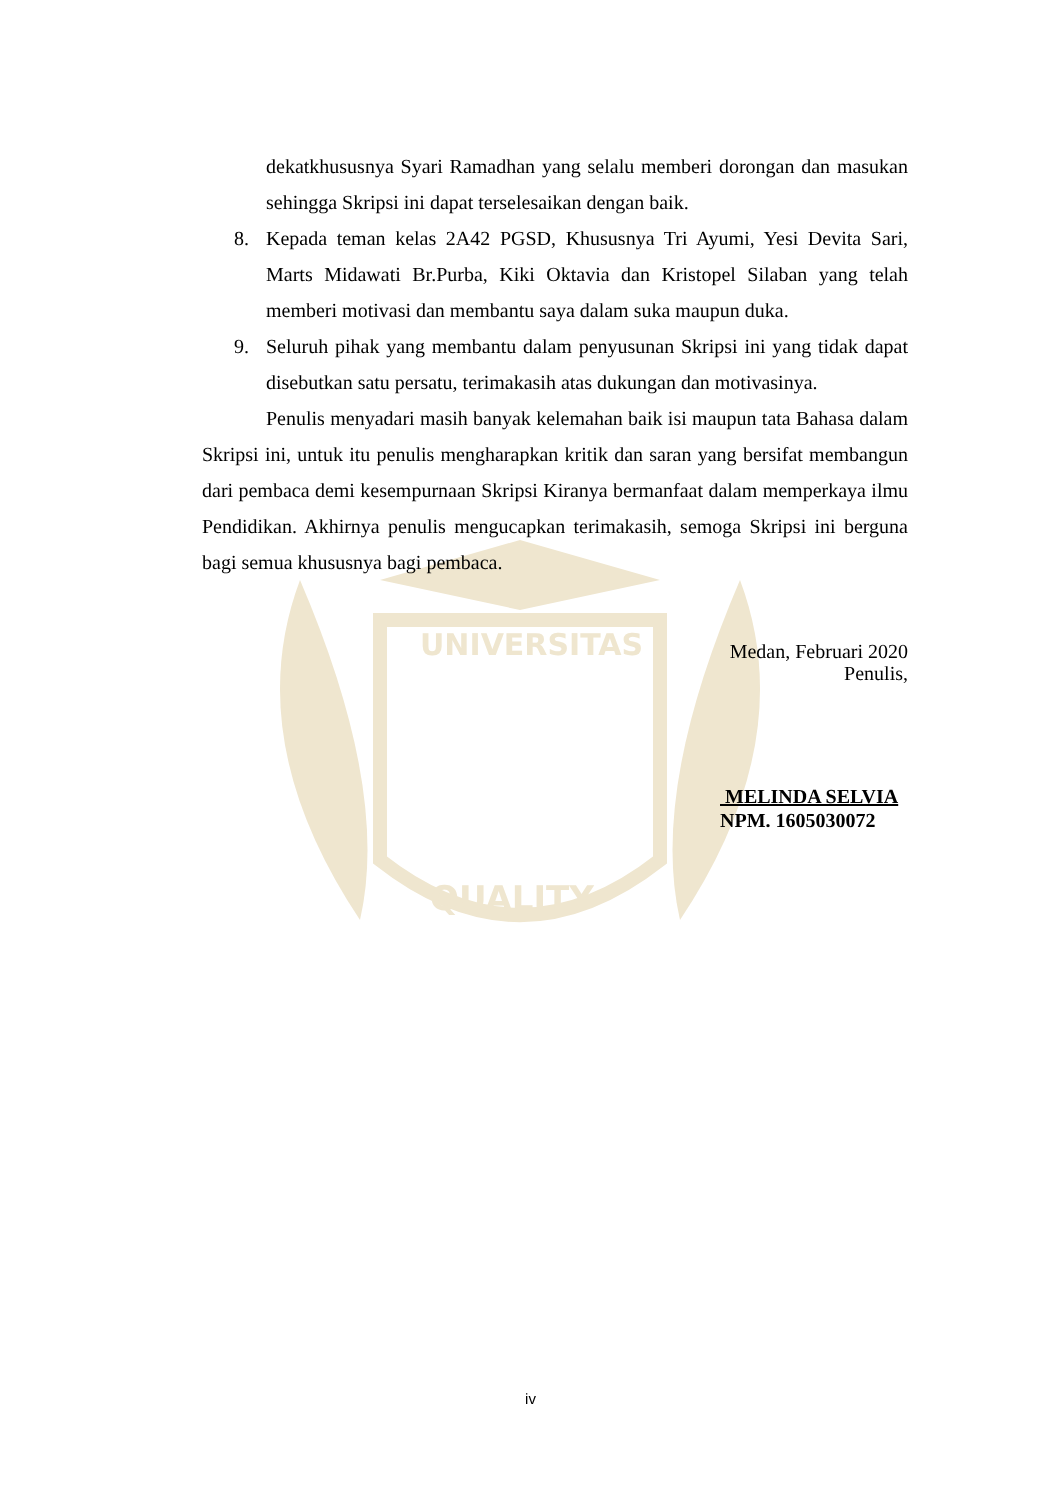UNIVERSITAS
QUALITY
dekatkhususnya Syari Ramadhan yang selalu memberi dorongan dan masukan sehingga Skripsi ini dapat terselesaikan dengan baik.
8. Kepada teman kelas 2A42 PGSD, Khususnya Tri Ayumi, Yesi Devita Sari, Marts Midawati Br.Purba, Kiki Oktavia dan Kristopel Silaban yang telah memberi motivasi dan membantu saya dalam suka maupun duka.
9. Seluruh pihak yang membantu dalam penyusunan Skripsi ini yang tidak dapat disebutkan satu persatu, terimakasih atas dukungan dan motivasinya.
Penulis menyadari masih banyak kelemahan baik isi maupun tata Bahasa dalam Skripsi ini, untuk itu penulis mengharapkan kritik dan saran yang bersifat membangun dari pembaca demi kesempurnaan Skripsi Kiranya bermanfaat dalam memperkaya ilmu Pendidikan. Akhirnya penulis mengucapkan terimakasih, semoga Skripsi ini berguna bagi semua khususnya bagi pembaca.
Medan, Februari 2020
Penulis,
MELINDA SELVIA
NPM. 1605030072
iv